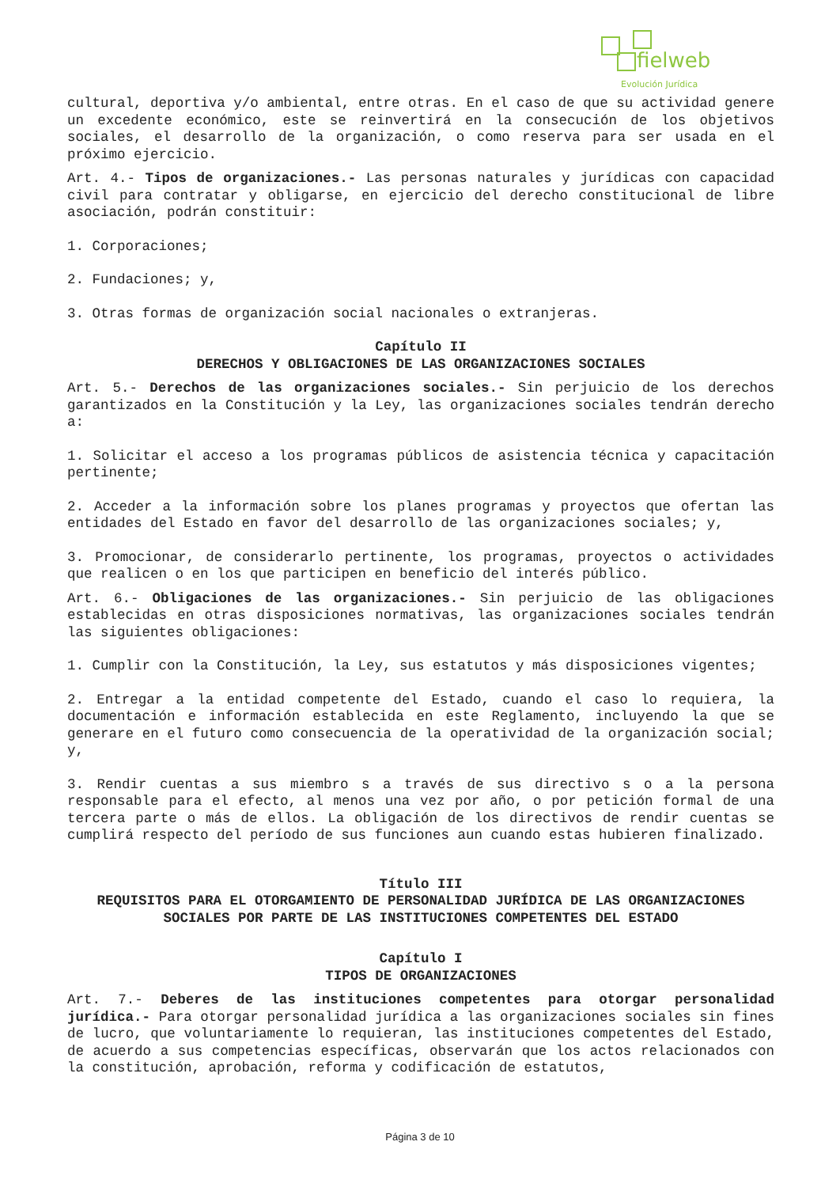fielweb
Evolución Jurídica
cultural, deportiva y/o ambiental, entre otras. En el caso de que su actividad genere un excedente económico, este se reinvertirá en la consecución de los objetivos sociales, el desarrollo de la organización, o como reserva para ser usada en el próximo ejercicio.
Art. 4.- Tipos de organizaciones.- Las personas naturales y jurídicas con capacidad civil para contratar y obligarse, en ejercicio del derecho constitucional de libre asociación, podrán constituir:
1. Corporaciones;
2. Fundaciones; y,
3. Otras formas de organización social nacionales o extranjeras.
Capítulo II
DERECHOS Y OBLIGACIONES DE LAS ORGANIZACIONES SOCIALES
Art. 5.- Derechos de las organizaciones sociales.- Sin perjuicio de los derechos garantizados en la Constitución y la Ley, las organizaciones sociales tendrán derecho a:
1. Solicitar el acceso a los programas públicos de asistencia técnica y capacitación pertinente;
2. Acceder a la información sobre los planes programas y proyectos que ofertan las entidades del Estado en favor del desarrollo de las organizaciones sociales; y,
3. Promocionar, de considerarlo pertinente, los programas, proyectos o actividades que realicen o en los que participen en beneficio del interés público.
Art. 6.- Obligaciones de las organizaciones.- Sin perjuicio de las obligaciones establecidas en otras disposiciones normativas, las organizaciones sociales tendrán las siguientes obligaciones:
1. Cumplir con la Constitución, la Ley, sus estatutos y más disposiciones vigentes;
2. Entregar a la entidad competente del Estado, cuando el caso lo requiera, la documentación e información establecida en este Reglamento, incluyendo la que se generare en el futuro como consecuencia de la operatividad de la organización social; y,
3. Rendir cuentas a sus miembro s a través de sus directivo s o a la persona responsable para el efecto, al menos una vez por año, o por petición formal de una tercera parte o más de ellos. La obligación de los directivos de rendir cuentas se cumplirá respecto del período de sus funciones aun cuando estas hubieren finalizado.
Título III
REQUISITOS PARA EL OTORGAMIENTO DE PERSONALIDAD JURÍDICA DE LAS ORGANIZACIONES SOCIALES POR PARTE DE LAS INSTITUCIONES COMPETENTES DEL ESTADO
Capítulo I
TIPOS DE ORGANIZACIONES
Art. 7.- Deberes de las instituciones competentes para otorgar personalidad jurídica.- Para otorgar personalidad jurídica a las organizaciones sociales sin fines de lucro, que voluntariamente lo requieran, las instituciones competentes del Estado, de acuerdo a sus competencias específicas, observarán que los actos relacionados con la constitución, aprobación, reforma y codificación de estatutos,
Página 3 de 10